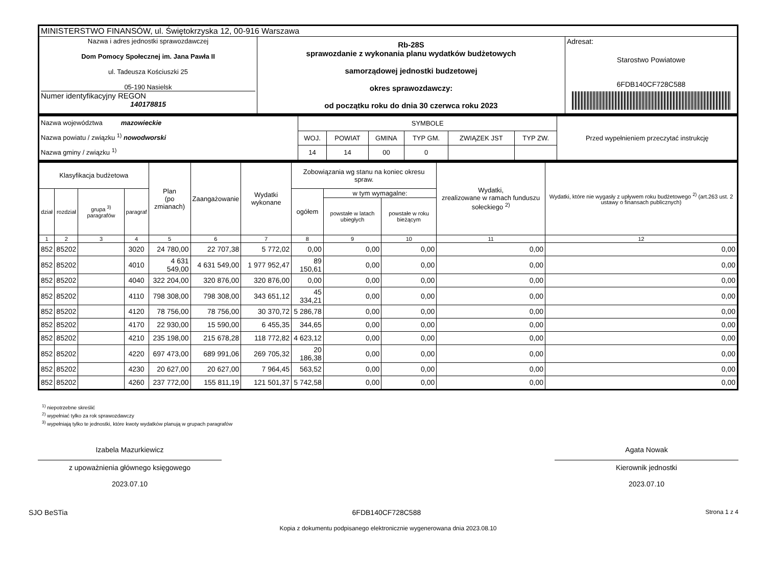| MINISTERSTWO FINANSÓW, ul. Świętokrzyska 12, 00-916 Warszawa | | |
| Nazwa i adres jednostki sprawozdawczej Dom Pomocy Społecznej im. Jana Pawła II ul. Tadeusza Kościuszki 25 05-190 Nasielsk Numer identyfikacyjny REGON 140178815 | Rb-28S sprawozdanie z wykonania planu wydatków budżetowych samorządowej jednostki budzetowej okres sprawozdawczy: od początku roku do dnia 30 czerwca roku 2023 | Adresat: Starostwo Powiatowe 6FDB140CF728C588 |
| Nazwa województwa mazowieckie Nazwa powiatu / związku <sup>1)</sup> nowodworski Nazwa gminy / związku <sup>1)</sup> | SYMBOLE | | | | | | Przed wypełnieniem przeczytać instrukcję |
| | WOJ. | POWIAT | GMINA | TYP GM. | ZWIĄZEK JST | TYP ZW. | |
| | 14 | 14 | 00 | 0 | | | |
| Klasyfikacja budżetowa | | | | Plan (po zmianach) | Zaangażowanie | Wydatki wykonane | Zobowiązania wg stanu na koniec okresu spraw. | | | Wydatki, zrealizowane w ramach funduszu sołeckiego <sup>2)</sup> | Wydatki, które nie wygasły z upływem roku budżetowego <sup>2)</sup> (art.263 ust. 2 ustawy o finansach publicznych) |
| --- | --- | --- | --- | --- | --- | --- | --- | --- | --- | --- | --- |
| dział | rozdział | grupa <sup>3)</sup> paragrafów | paragraf | | | | ogółem | w tym wymagalne: | | | |
| | | | | | | | | powstałe w latach ubiegłych | powstałe w roku bieżącym | | |
| 1 | 2 | 3 | 4 | 5 | 6 | 7 | 8 | 9 | 10 | 11 | 12 |
| 852 | 85202 | | 3020 | 24 780,00 | 22 707,38 | 5 772,02 | 0,00 | 0,00 | 0,00 | 0,00 | 0,00 |
| 852 | 85202 | | 4010 | 4 631 549,00 | 4 631 549,00 | 1 977 952,47 | 89 150,61 | 0,00 | 0,00 | 0,00 | 0,00 |
| 852 | 85202 | | 4040 | 322 204,00 | 320 876,00 | 320 876,00 | 0,00 | 0,00 | 0,00 | 0,00 | 0,00 |
| 852 | 85202 | | 4110 | 798 308,00 | 798 308,00 | 343 651,12 | 45 334,21 | 0,00 | 0,00 | 0,00 | 0,00 |
| 852 | 85202 | | 4120 | 78 756,00 | 78 756,00 | 30 370,72 | 5 286,78 | 0,00 | 0,00 | 0,00 | 0,00 |
| 852 | 85202 | | 4170 | 22 930,00 | 15 590,00 | 6 455,35 | 344,65 | 0,00 | 0,00 | 0,00 | 0,00 |
| 852 | 85202 | | 4210 | 235 198,00 | 215 678,28 | 118 772,82 | 4 623,12 | 0,00 | 0,00 | 0,00 | 0,00 |
| 852 | 85202 | | 4220 | 697 473,00 | 689 991,06 | 269 705,32 | 20 186,38 | 0,00 | 0,00 | 0,00 | 0,00 |
| 852 | 85202 | | 4230 | 20 627,00 | 20 627,00 | 7 964,45 | 563,52 | 0,00 | 0,00 | 0,00 | 0,00 |
| 852 | 85202 | | 4260 | 237 772,00 | 155 811,19 | 121 501,37 | 5 742,58 | 0,00 | 0,00 | 0,00 | 0,00 |
<sup>1)</sup> niepotrzebne skreślić
<sup>2)</sup> wypełniać tylko za rok sprawozdawczy
<sup>3)</sup> wypełniają tylko te jednostki, które kwoty wydatków planują w grupach paragrafów
Izabela Mazurkiewicz
z upoważnienia głównego księgowego
2023.07.10
Agata Nowak
Kierownik jednostki
2023.07.10
SJO BeSTia 6FDB140CF728C588 Strona 1 z 4
Kopia z dokumentu podpisanego elektronicznie wygenerowana dnia 2023.08.10